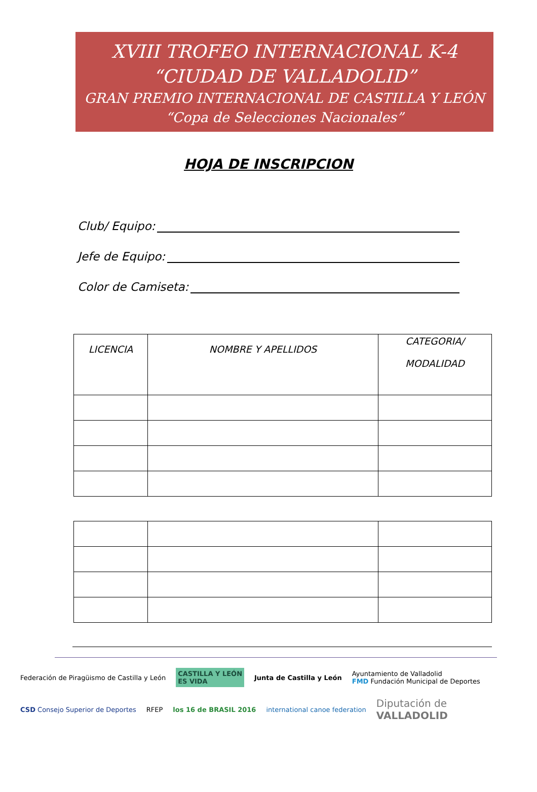XVIII TROFEO INTERNACIONAL K-4
“CIUDAD DE VALLADOLID”
GRAN PREMIO INTERNACIONAL DE CASTILLA Y LEÓN
“Copa de Selecciones Nacionales”
HOJA DE INSCRIPCION
Club/ Equipo:
Jefe de Equipo:
Color de Camiseta:
| LICENCIA | NOMBRE Y APELLIDOS | CATEGORIA/ MODALIDAD |
| --- | --- | --- |
Federación de Piragüismo de Castilla y León CASTILLA Y LEÓN
ES VIDA Junta de Castilla y León Ayuntamiento de Valladolid
FMD Fundación Municipal de Deportes CSD Consejo Superior de Deportes RFEP los 16 de BRASIL 2016 international canoe federation Diputación de
VALLADOLID